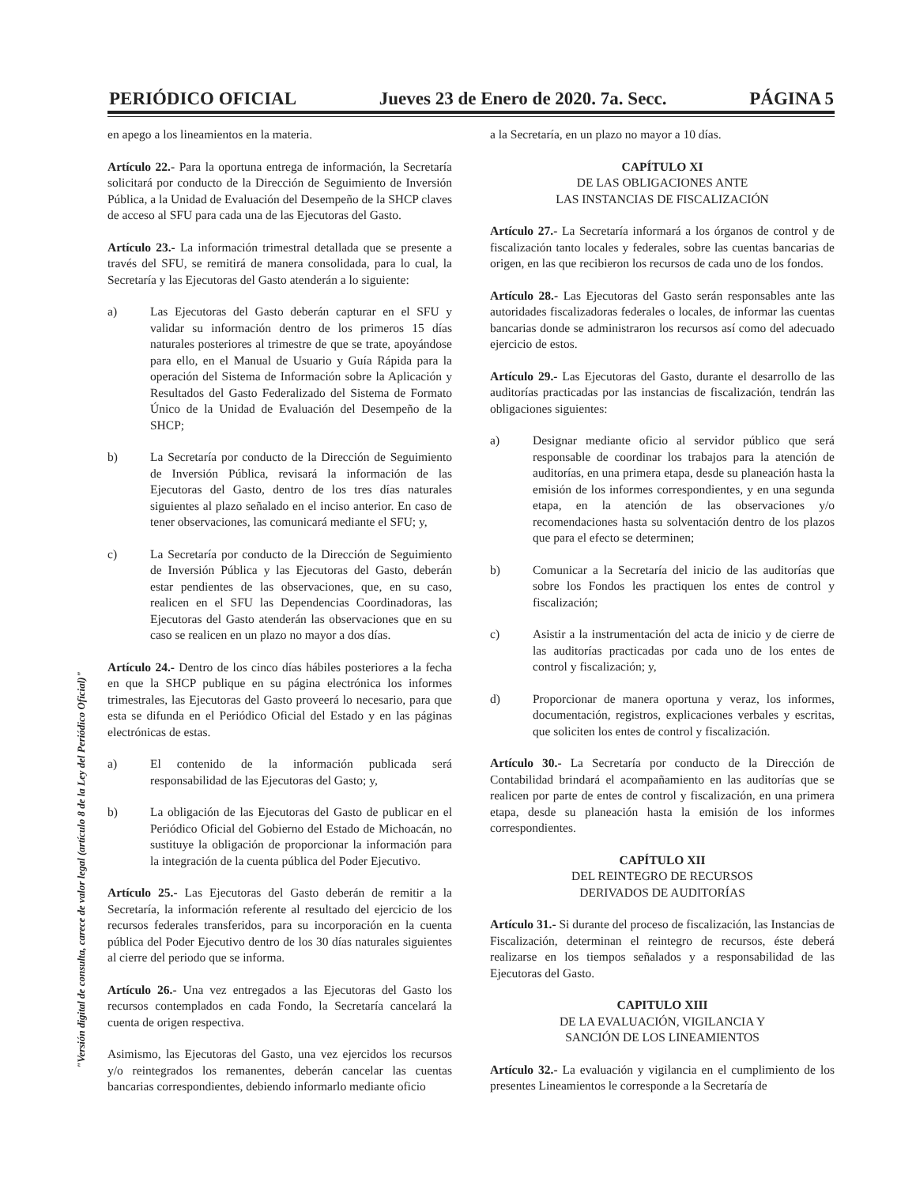PERIÓDICO OFICIAL Jueves 23 de Enero de 2020. 7a. Secc. PÁGINA 5
en apego a los lineamientos en la materia.
Artículo 22.- Para la oportuna entrega de información, la Secretaría solicitará por conducto de la Dirección de Seguimiento de Inversión Pública, a la Unidad de Evaluación del Desempeño de la SHCP claves de acceso al SFU para cada una de las Ejecutoras del Gasto.
Artículo 23.- La información trimestral detallada que se presente a través del SFU, se remitirá de manera consolidada, para lo cual, la Secretaría y las Ejecutoras del Gasto atenderán a lo siguiente:
a) Las Ejecutoras del Gasto deberán capturar en el SFU y validar su información dentro de los primeros 15 días naturales posteriores al trimestre de que se trate, apoyándose para ello, en el Manual de Usuario y Guía Rápida para la operación del Sistema de Información sobre la Aplicación y Resultados del Gasto Federalizado del Sistema de Formato Único de la Unidad de Evaluación del Desempeño de la SHCP;
b) La Secretaría por conducto de la Dirección de Seguimiento de Inversión Pública, revisará la información de las Ejecutoras del Gasto, dentro de los tres días naturales siguientes al plazo señalado en el inciso anterior. En caso de tener observaciones, las comunicará mediante el SFU; y,
c) La Secretaría por conducto de la Dirección de Seguimiento de Inversión Pública y las Ejecutoras del Gasto, deberán estar pendientes de las observaciones, que, en su caso, realicen en el SFU las Dependencias Coordinadoras, las Ejecutoras del Gasto atenderán las observaciones que en su caso se realicen en un plazo no mayor a dos días.
Artículo 24.- Dentro de los cinco días hábiles posteriores a la fecha en que la SHCP publique en su página electrónica los informes trimestrales, las Ejecutoras del Gasto proveerá lo necesario, para que esta se difunda en el Periódico Oficial del Estado y en las páginas electrónicas de estas.
a) El contenido de la información publicada será responsabilidad de las Ejecutoras del Gasto; y,
b) La obligación de las Ejecutoras del Gasto de publicar en el Periódico Oficial del Gobierno del Estado de Michoacán, no sustituye la obligación de proporcionar la información para la integración de la cuenta pública del Poder Ejecutivo.
Artículo 25.- Las Ejecutoras del Gasto deberán de remitir a la Secretaría, la información referente al resultado del ejercicio de los recursos federales transferidos, para su incorporación en la cuenta pública del Poder Ejecutivo dentro de los 30 días naturales siguientes al cierre del periodo que se informa.
Artículo 26.- Una vez entregados a las Ejecutoras del Gasto los recursos contemplados en cada Fondo, la Secretaría cancelará la cuenta de origen respectiva.
Asimismo, las Ejecutoras del Gasto, una vez ejercidos los recursos y/o reintegrados los remanentes, deberán cancelar las cuentas bancarias correspondientes, debiendo informarlo mediante oficio
a la Secretaría, en un plazo no mayor a 10 días.
CAPÍTULO XI
DE LAS OBLIGACIONES ANTE
LAS INSTANCIAS DE FISCALIZACIÓN
Artículo 27.- La Secretaría informará a los órganos de control y de fiscalización tanto locales y federales, sobre las cuentas bancarias de origen, en las que recibieron los recursos de cada uno de los fondos.
Artículo 28.- Las Ejecutoras del Gasto serán responsables ante las autoridades fiscalizadoras federales o locales, de informar las cuentas bancarias donde se administraron los recursos así como del adecuado ejercicio de estos.
Artículo 29.- Las Ejecutoras del Gasto, durante el desarrollo de las auditorías practicadas por las instancias de fiscalización, tendrán las obligaciones siguientes:
a) Designar mediante oficio al servidor público que será responsable de coordinar los trabajos para la atención de auditorías, en una primera etapa, desde su planeación hasta la emisión de los informes correspondientes, y en una segunda etapa, en la atención de las observaciones y/o recomendaciones hasta su solventación dentro de los plazos que para el efecto se determinen;
b) Comunicar a la Secretaría del inicio de las auditorías que sobre los Fondos les practiquen los entes de control y fiscalización;
c) Asistir a la instrumentación del acta de inicio y de cierre de las auditorías practicadas por cada uno de los entes de control y fiscalización; y,
d) Proporcionar de manera oportuna y veraz, los informes, documentación, registros, explicaciones verbales y escritas, que soliciten los entes de control y fiscalización.
Artículo 30.- La Secretaría por conducto de la Dirección de Contabilidad brindará el acompañamiento en las auditorías que se realicen por parte de entes de control y fiscalización, en una primera etapa, desde su planeación hasta la emisión de los informes correspondientes.
CAPÍTULO XII
DEL REINTEGRO DE RECURSOS
DERIVADOS DE AUDITORÍAS
Artículo 31.- Si durante del proceso de fiscalización, las Instancias de Fiscalización, determinan el reintegro de recursos, éste deberá realizarse en los tiempos señalados y a responsabilidad de las Ejecutoras del Gasto.
CAPITULO XIII
DE LA EVALUACIÓN, VIGILANCIA Y
SANCIÓN DE LOS LINEAMIENTOS
Artículo 32.- La evaluación y vigilancia en el cumplimiento de los presentes Lineamientos le corresponde a la Secretaría de
"Versión digital de consulta, carece de valor legal (artículo 8 de la Ley del Periódico Oficial)"